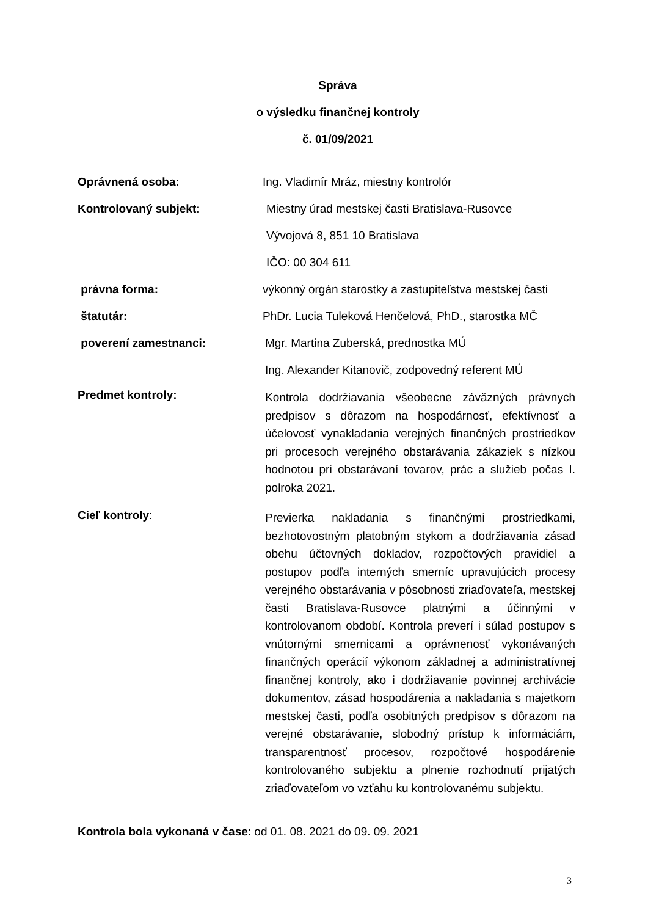Správa
o výsledku finančnej kontroly
č. 01/09/2021
Oprávnená osoba: Ing. Vladimír Mráz, miestny kontrolór
Kontrolovaný subjekt:
Miestny úrad mestskej časti Bratislava-Rusovce
Vývojová 8, 851 10 Bratislava
IČO: 00 304 611
právna forma: výkonný orgán starostky a zastupiteľstva mestskej časti
štatutár: PhDr. Lucia Tuleková Henčelová, PhD., starostka MČ
poverení zamestnanci:
Mgr. Martina Zuberská, prednostka MÚ
Ing. Alexander Kitanovič, zodpovedný referent MÚ
Predmet kontroly:
Kontrola dodržiavania všeobecne záväzných právnych predpisov s dôrazom na hospodárnosť, efektívnosť a účelovosť vynakladania verejných finančných prostriedkov pri procesoch verejného obstarávania zákaziek s nízkou hodnotou pri obstarávaní tovarov, prác a služieb počas I. polroka 2021.
Cieľ kontroly:
Previerka nakladania s finančnými prostriedkami, bezhotovostným platobným stykom a dodržiavania zásad obehu účtovných dokladov, rozpočtových pravidiel a postupov podľa interných smerníc upravujúcich procesy verejného obstarávania v pôsobnosti zriaďovateľa, mestskej časti Bratislava-Rusovce platnými a účinnými v kontrolovanom období. Kontrola preverí i súlad postupov s vnútornými smernicami a oprávnenosť vykonávaných finančných operácií výkonom základnej a administratívnej finančnej kontroly, ako i dodržiavanie povinnej archivácie dokumentov, zásad hospodárenia a nakladania s majetkom mestskej časti, podľa osobitných predpisov s dôrazom na verejné obstarávanie, slobodný prístup k informáciám, transparentnosť procesov, rozpočtové hospodárenie kontrolovaného subjektu a plnenie rozhodnutí prijatých zriaďovateľom vo vzťahu ku kontrolovanému subjektu.
Kontrola bola vykonaná v čase: od 01. 08. 2021 do 09. 09. 2021
3